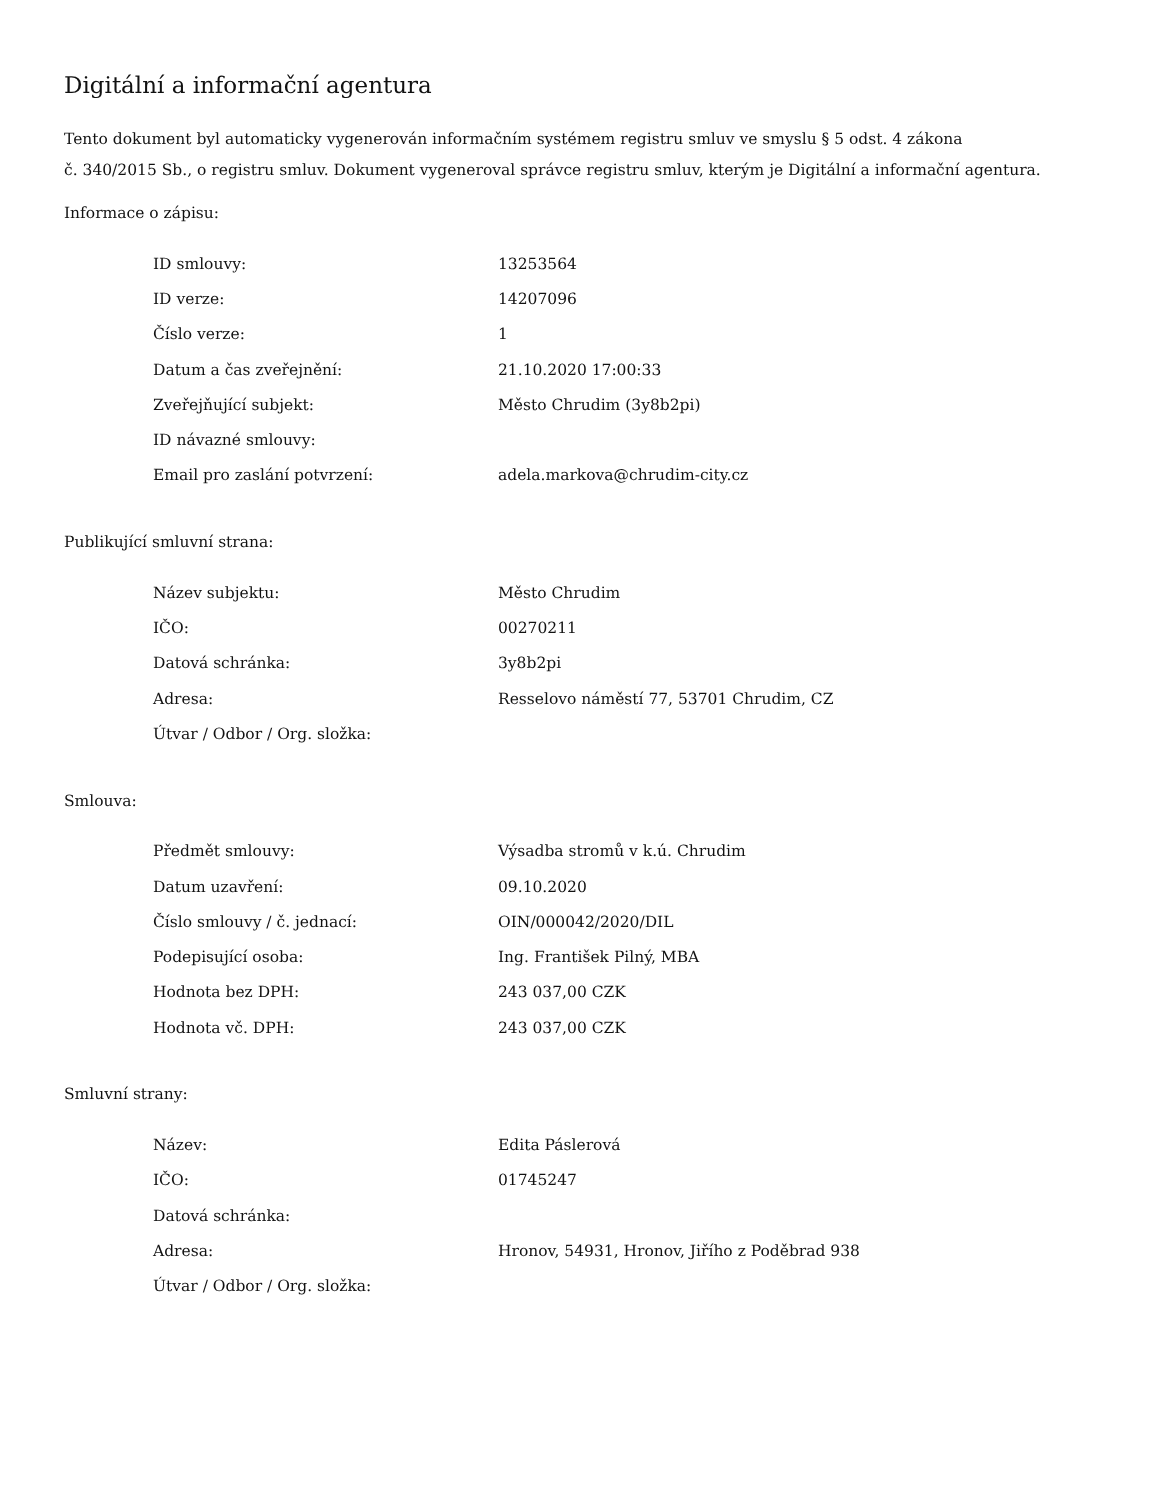Digitální a informační agentura
Tento dokument byl automaticky vygenerován informačním systémem registru smluv ve smyslu § 5 odst. 4 zákona
č. 340/2015 Sb., o registru smluv. Dokument vygeneroval správce registru smluv, kterým je Digitální a informační agentura.
Informace o zápisu:
| ID smlouvy: | 13253564 |
| ID verze: | 14207096 |
| Číslo verze: | 1 |
| Datum a čas zveřejnění: | 21.10.2020 17:00:33 |
| Zveřejňující subjekt: | Město Chrudim (3y8b2pi) |
| ID návazné smlouvy: | |
| Email pro zaslání potvrzení: | adela.markova@chrudim-city.cz |
Publikující smluvní strana:
| Název subjektu: | Město Chrudim |
| IČO: | 00270211 |
| Datová schránka: | 3y8b2pi |
| Adresa: | Resselovo náměstí 77, 53701 Chrudim, CZ |
| Útvar / Odbor / Org. složka: | |
Smlouva:
| Předmět smlouvy: | Výsadba stromů v k.ú. Chrudim |
| Datum uzavření: | 09.10.2020 |
| Číslo smlouvy / č. jednací: | OIN/000042/2020/DIL |
| Podepisující osoba: | Ing. František Pilný, MBA |
| Hodnota bez DPH: | 243 037,00 CZK |
| Hodnota vč. DPH: | 243 037,00 CZK |
Smluvní strany:
| Název: | Edita Páslerová |
| IČO: | 01745247 |
| Datová schránka: | |
| Adresa: | Hronov, 54931, Hronov, Jiřího z Poděbrad 938 |
| Útvar / Odbor / Org. složka: | |